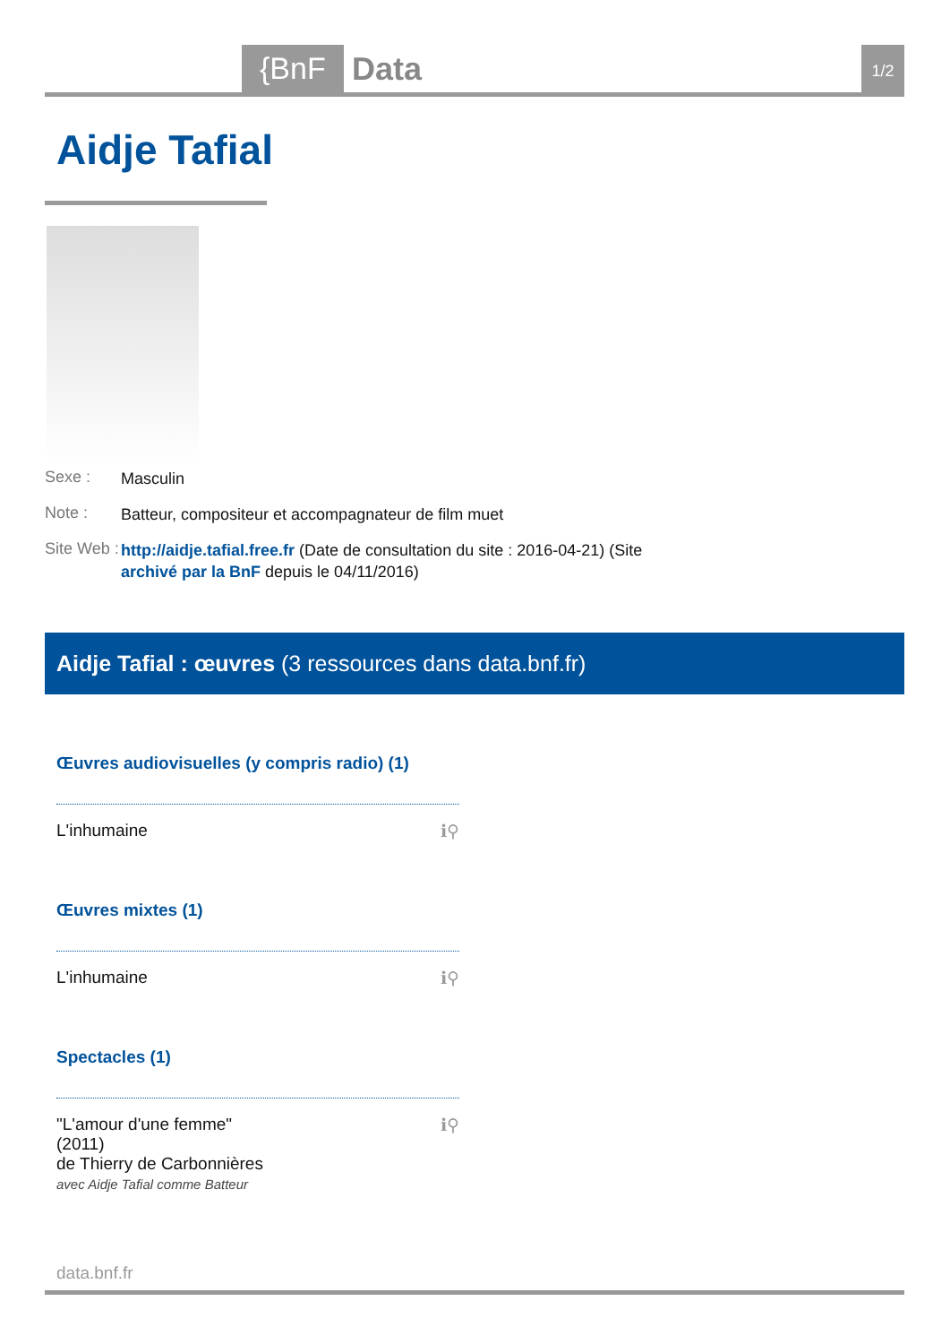{BnF Data 1/2
Aidje Tafial
Sexe :
Masculin
Note :
Batteur, compositeur et accompagnateur de film muet
Site Web :
http://aidje.tafial.free.fr (Date de consultation du site : 2016-04-21) (Site archivé par la BnF depuis le 04/11/2016)
Aidje Tafial : œuvres (3 ressources dans data.bnf.fr)
Œuvres audiovisuelles (y compris radio) (1)
L'inhumaine ℹ⚲
Œuvres mixtes (1)
L'inhumaine ℹ⚲
Spectacles (1)
"L'amour d'une femme"
(2011)
de Thierry de Carbonnières
avec Aidje Tafial comme Batteur ℹ⚲
data.bnf.fr